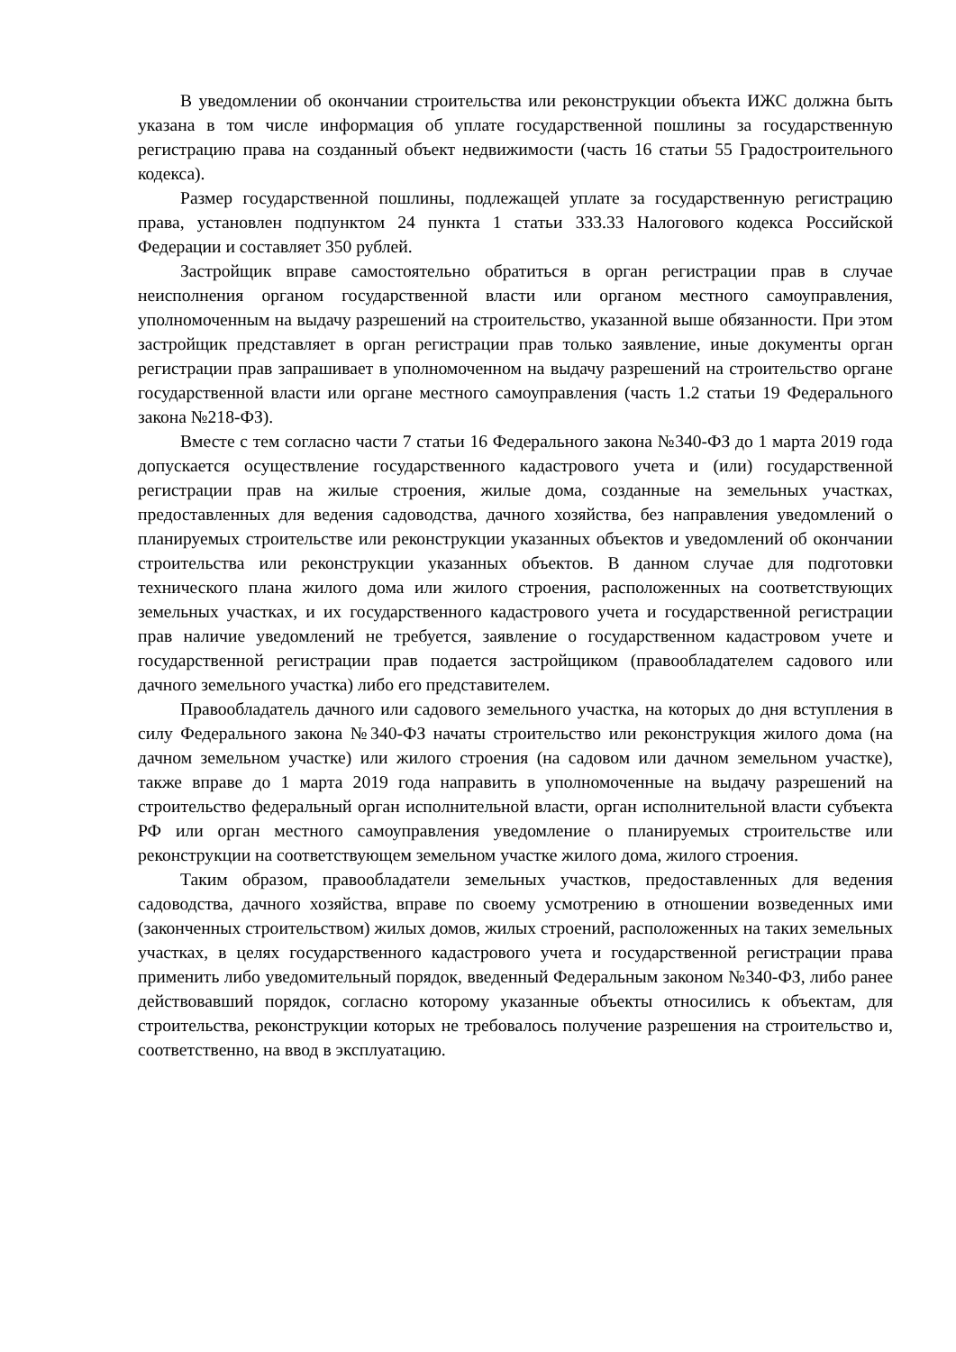В уведомлении об окончании строительства или реконструкции объекта ИЖС должна быть указана в том числе информация об уплате государственной пошлины за государственную регистрацию права на созданный объект недвижимости (часть 16 статьи 55 Градостроительного кодекса).
Размер государственной пошлины, подлежащей уплате за государственную регистрацию права, установлен подпунктом 24 пункта 1 статьи 333.33 Налогового кодекса Российской Федерации и составляет 350 рублей.
Застройщик вправе самостоятельно обратиться в орган регистрации прав в случае неисполнения органом государственной власти или органом местного самоуправления, уполномоченным на выдачу разрешений на строительство, указанной выше обязанности. При этом застройщик представляет в орган регистрации прав только заявление, иные документы орган регистрации прав запрашивает в уполномоченном на выдачу разрешений на строительство органе государственной власти или органе местного самоуправления (часть 1.2 статьи 19 Федерального закона №218-ФЗ).
Вместе с тем согласно части 7 статьи 16 Федерального закона №340-ФЗ до 1 марта 2019 года допускается осуществление государственного кадастрового учета и (или) государственной регистрации прав на жилые строения, жилые дома, созданные на земельных участках, предоставленных для ведения садоводства, дачного хозяйства, без направления уведомлений о планируемых строительстве или реконструкции указанных объектов и уведомлений об окончании строительства или реконструкции указанных объектов. В данном случае для подготовки технического плана жилого дома или жилого строения, расположенных на соответствующих земельных участках, и их государственного кадастрового учета и государственной регистрации прав наличие уведомлений не требуется, заявление о государственном кадастровом учете и государственной регистрации прав подается застройщиком (правообладателем садового или дачного земельного участка) либо его представителем.
Правообладатель дачного или садового земельного участка, на которых до дня вступления в силу Федерального закона №340-ФЗ начаты строительство или реконструкция жилого дома (на дачном земельном участке) или жилого строения (на садовом или дачном земельном участке), также вправе до 1 марта 2019 года направить в уполномоченные на выдачу разрешений на строительство федеральный орган исполнительной власти, орган исполнительной власти субъекта РФ или орган местного самоуправления уведомление о планируемых строительстве или реконструкции на соответствующем земельном участке жилого дома, жилого строения.
Таким образом, правообладатели земельных участков, предоставленных для ведения садоводства, дачного хозяйства, вправе по своему усмотрению в отношении возведенных ими (законченных строительством) жилых домов, жилых строений, расположенных на таких земельных участках, в целях государственного кадастрового учета и государственной регистрации права применить либо уведомительный порядок, введенный Федеральным законом №340-ФЗ, либо ранее действовавший порядок, согласно которому указанные объекты относились к объектам, для строительства, реконструкции которых не требовалось получение разрешения на строительство и, соответственно, на ввод в эксплуатацию.